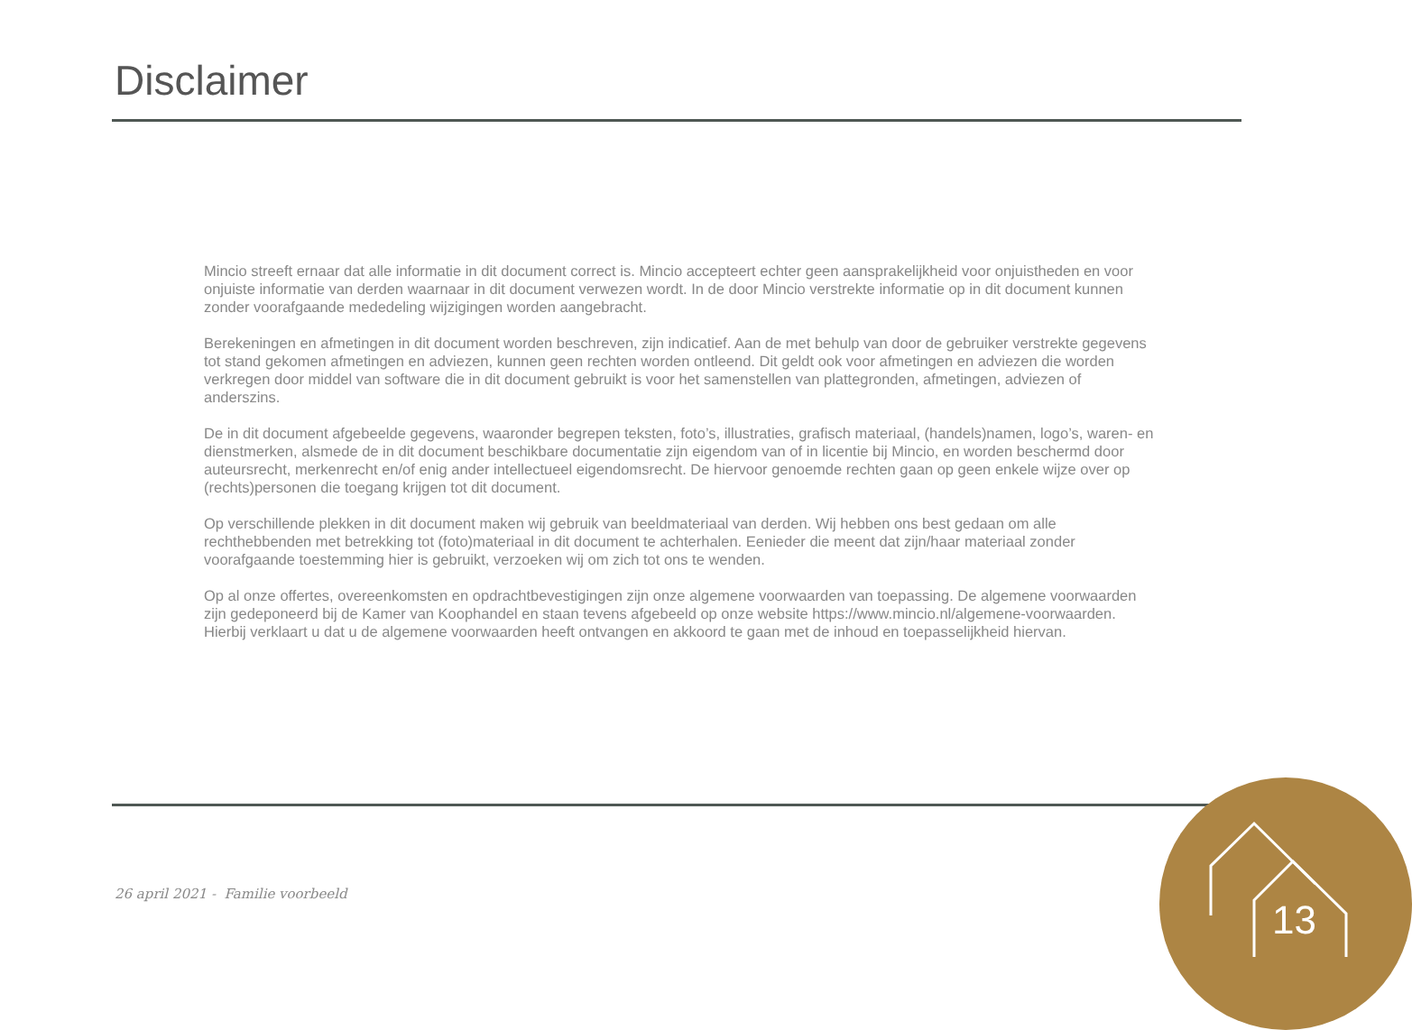Disclaimer
Mincio streeft ernaar dat alle informatie in dit document correct is. Mincio accepteert echter geen aansprakelijkheid voor onjuistheden en voor onjuiste informatie van derden waarnaar in dit document verwezen wordt. In de door Mincio verstrekte informatie op in dit document kunnen zonder voorafgaande mededeling wijzigingen worden aangebracht.
Berekeningen en afmetingen in dit document worden beschreven, zijn indicatief. Aan de met behulp van door de gebruiker verstrekte gegevens tot stand gekomen afmetingen en adviezen, kunnen geen rechten worden ontleend. Dit geldt ook voor afmetingen en adviezen die worden verkregen door middel van software die in dit document gebruikt is voor het samenstellen van plattegronden, afmetingen, adviezen of anderszins.
De in dit document afgebeelde gegevens, waaronder begrepen teksten, foto’s, illustraties, grafisch materiaal, (handels)namen, logo’s, waren- en dienstmerken, alsmede de in dit document beschikbare documentatie zijn eigendom van of in licentie bij Mincio, en worden beschermd door auteursrecht, merkenrecht en/of enig ander intellectueel eigendomsrecht. De hiervoor genoemde rechten gaan op geen enkele wijze over op (rechts)personen die toegang krijgen tot dit document.
Op verschillende plekken in dit document maken wij gebruik van beeldmateriaal van derden. Wij hebben ons best gedaan om alle rechthebbenden met betrekking tot (foto)materiaal in dit document te achterhalen. Eenieder die meent dat zijn/haar materiaal zonder voorafgaande toestemming hier is gebruikt, verzoeken wij om zich tot ons te wenden.
Op al onze offertes, overeenkomsten en opdrachtbevestigingen zijn onze algemene voorwaarden van toepassing. De algemene voorwaarden zijn gedeponeerd bij de Kamer van Koophandel en staan tevens afgebeeld op onze website https://www.mincio.nl/algemene-voorwaarden. Hierbij verklaart u dat u de algemene voorwaarden heeft ontvangen en akkoord te gaan met de inhoud en toepasselijkheid hiervan.
26 april 2021 - Familie voorbeeld
13